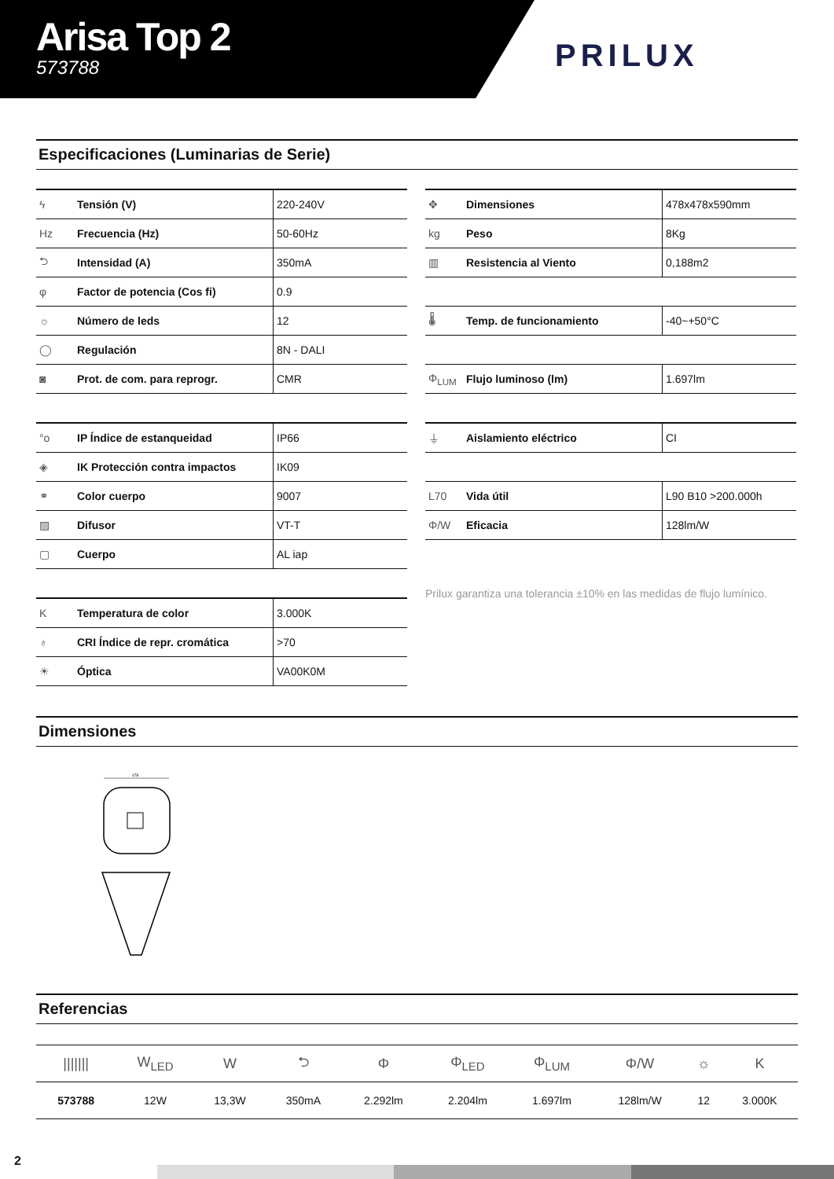Arisa Top 2
573788
PRILUX
Especificaciones (Luminarias de Serie)
| ϟ | Tensión (V) | 220-240V |
| Hz | Frecuencia (Hz) | 50-60Hz |
| ⮌ | Intensidad (A) | 350mA |
| φ | Factor de potencia (Cos fi) | 0.9 |
| ☼ | Número de leds | 12 |
| ◯ | Regulación | 8N - DALI |
| ◙ | Prot. de com. para reprogr. | CMR |
| °o | IP Índice de estanqueidad | IP66 |
| ◈ | IK Protección contra impactos | IK09 |
| ⚭ | Color cuerpo | 9007 |
| ▨ | Difusor | VT-T |
| ▢ | Cuerpo | AL iap |
| K | Temperatura de color | 3.000K |
| ♁ | CRI Índice de repr. cromática | >70 |
| ☀ | Óptica | VA00K0M |
| ✥ | Dimensiones | 478x478x590mm |
| kg | Peso | 8Kg |
| ▥ | Resistencia al Viento | 0,188m2 |
| 🌡 | Temp. de funcionamiento | -40~+50°C |
| Φ<sub>LUM</sub> | Flujo luminoso (lm) | 1.697lm |
| ⏚ | Aislamiento eléctrico | CI |
| L70 | Vida útil | L90 B10 >200.000h |
| Φ/W | Eficacia | 128lm/W |
Prilux garantiza una tolerancia ±10% en las medidas de flujo lumínico.
Dimensiones
478
Referencias
| /////// | W<sub>LED</sub> | W | ⮌ | Φ | Φ<sub>LED</sub> | Φ<sub>LUM</sub> | Φ/W | ☼ | K |
| 573788 | 12W | 13,3W | 350mA | 2.292lm | 2.204lm | 1.697lm | 128lm/W | 12 | 3.000K |
2